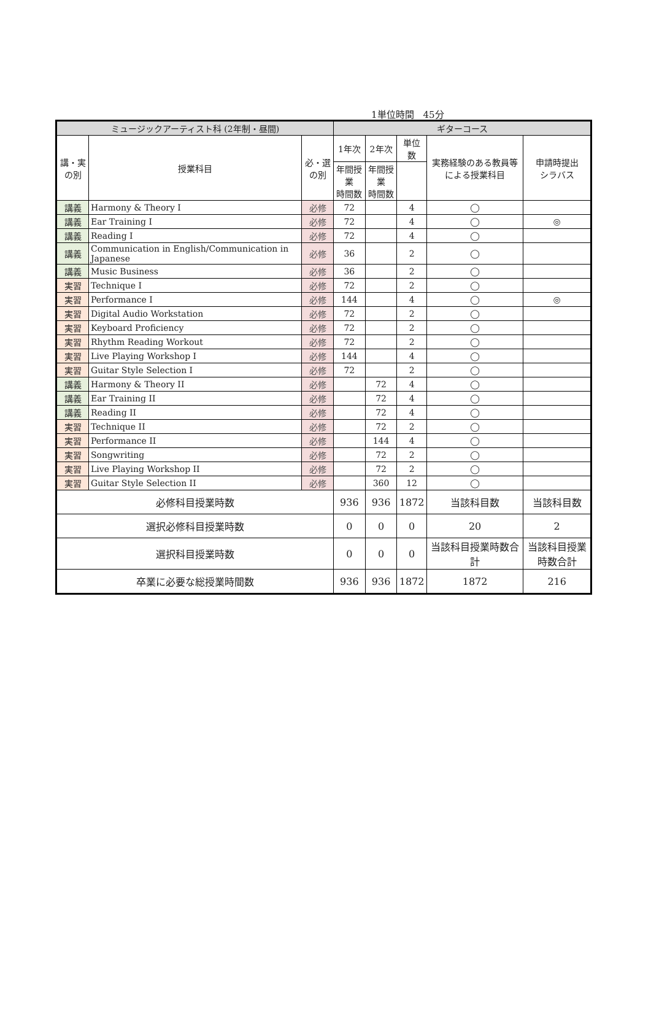1単位時間　45分
| ミュージックアーティスト科 (2年制・昼間) | | | ギターコース | | | | |
| --- | --- | --- | --- | --- | --- | --- | --- |
| 講・実 の別 | 授業科目 | 必・選 の別 | 1年次 | 2年次 | 単位数 | 実務経験のある教員等による授業科目 | 申請時提出 シラバス |
| | | | 年間授業 時間数 | 年間授業 時間数 | | | |
| 講義 | Harmony & Theory I | 必修 | 72 | | 4 | ◯ | |
| 講義 | Ear Training I | 必修 | 72 | | 4 | ◯ | ◎ |
| 講義 | Reading I | 必修 | 72 | | 4 | ◯ | |
| 講義 | Communication in English/Communication in Japanese | 必修 | 36 | | 2 | ◯ | |
| 講義 | Music Business | 必修 | 36 | | 2 | ◯ | |
| 実習 | Technique I | 必修 | 72 | | 2 | ◯ | |
| 実習 | Performance I | 必修 | 144 | | 4 | ◯ | ◎ |
| 実習 | Digital Audio Workstation | 必修 | 72 | | 2 | ◯ | |
| 実習 | Keyboard Proficiency | 必修 | 72 | | 2 | ◯ | |
| 実習 | Rhythm Reading Workout | 必修 | 72 | | 2 | ◯ | |
| 実習 | Live Playing Workshop I | 必修 | 144 | | 4 | ◯ | |
| 実習 | Guitar Style Selection I | 必修 | 72 | | 2 | ◯ | |
| 講義 | Harmony & Theory II | 必修 | | 72 | 4 | ◯ | |
| 講義 | Ear Training II | 必修 | | 72 | 4 | ◯ | |
| 講義 | Reading II | 必修 | | 72 | 4 | ◯ | |
| 実習 | Technique II | 必修 | | 72 | 2 | ◯ | |
| 実習 | Performance II | 必修 | | 144 | 4 | ◯ | |
| 実習 | Songwriting | 必修 | | 72 | 2 | ◯ | |
| 実習 | Live Playing Workshop II | 必修 | | 72 | 2 | ◯ | |
| 実習 | Guitar Style Selection II | 必修 | | 360 | 12 | ◯ | |
| 必修科目授業時数 | | | 936 | 936 | 1872 | 当該科目数 | 当該科目数 |
| 選択必修科目授業時数 | | | 0 | 0 | 0 | 20 | 2 |
| 選択科目授業時数 | | | 0 | 0 | 0 | 当該科目授業時数合計 | 当該科目授業時数合計 |
| 卒業に必要な総授業時間数 | | | 936 | 936 | 1872 | 1872 | 216 |